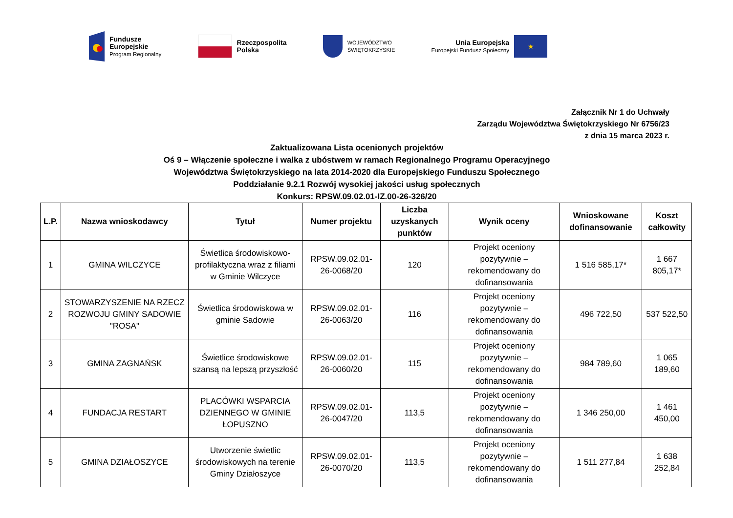Fundusze
Europejskie
Program Regionalny
Rzeczpospolita
Polska
WOJEWÓDZTWO
ŚWIĘTOKRZYSKIE
Unia Europejska
Europejski Fundusz Społeczny
★
Załącznik Nr 1 do Uchwały
Zarządu Województwa Świętokrzyskiego Nr 6756/23
z dnia 15 marca 2023 r.
Zaktualizowana Lista ocenionych projektów
Oś 9 – Włączenie społeczne i walka z ubóstwem w ramach Regionalnego Programu Operacyjnego
Województwa Świętokrzyskiego na lata 2014-2020 dla Europejskiego Funduszu Społecznego
Poddziałanie 9.2.1 Rozwój wysokiej jakości usług społecznych
Konkurs: RPSW.09.02.01-IZ.00-26-326/20
| L.P. | Nazwa wnioskodawcy | Tytuł | Numer projektu | Liczba uzyskanych punktów | Wynik oceny | Wnioskowane dofinansowanie | Koszt całkowity |
| --- | --- | --- | --- | --- | --- | --- | --- |
| 1 | GMINA WILCZYCE | Świetlica środowiskowo-profilaktyczna wraz z filiami w Gminie Wilczyce | RPSW.09.02.01-26-0068/20 | 120 | Projekt oceniony pozytywnie – rekomendowany do dofinansowania | 1 516 585,17* | 1 667 805,17* |
| 2 | STOWARZYSZENIE NA RZECZ ROZWOJU GMINY SADOWIE "ROSA" | Świetlica środowiskowa w gminie Sadowie | RPSW.09.02.01-26-0063/20 | 116 | Projekt oceniony pozytywnie – rekomendowany do dofinansowania | 496 722,50 | 537 522,50 |
| 3 | GMINA ZAGNAŃSK | Świetlice środowiskowe szansą na lepszą przyszłość | RPSW.09.02.01-26-0060/20 | 115 | Projekt oceniony pozytywnie – rekomendowany do dofinansowania | 984 789,60 | 1 065 189,60 |
| 4 | FUNDACJA RESTART | PLACÓWKI WSPARCIA DZIENNEGO W GMINIE ŁOPUSZNO | RPSW.09.02.01-26-0047/20 | 113,5 | Projekt oceniony pozytywnie – rekomendowany do dofinansowania | 1 346 250,00 | 1 461 450,00 |
| 5 | GMINA DZIAŁOSZYCE | Utworzenie świetlic środowiskowych na terenie Gminy Działoszyce | RPSW.09.02.01-26-0070/20 | 113,5 | Projekt oceniony pozytywnie – rekomendowany do dofinansowania | 1 511 277,84 | 1 638 252,84 |